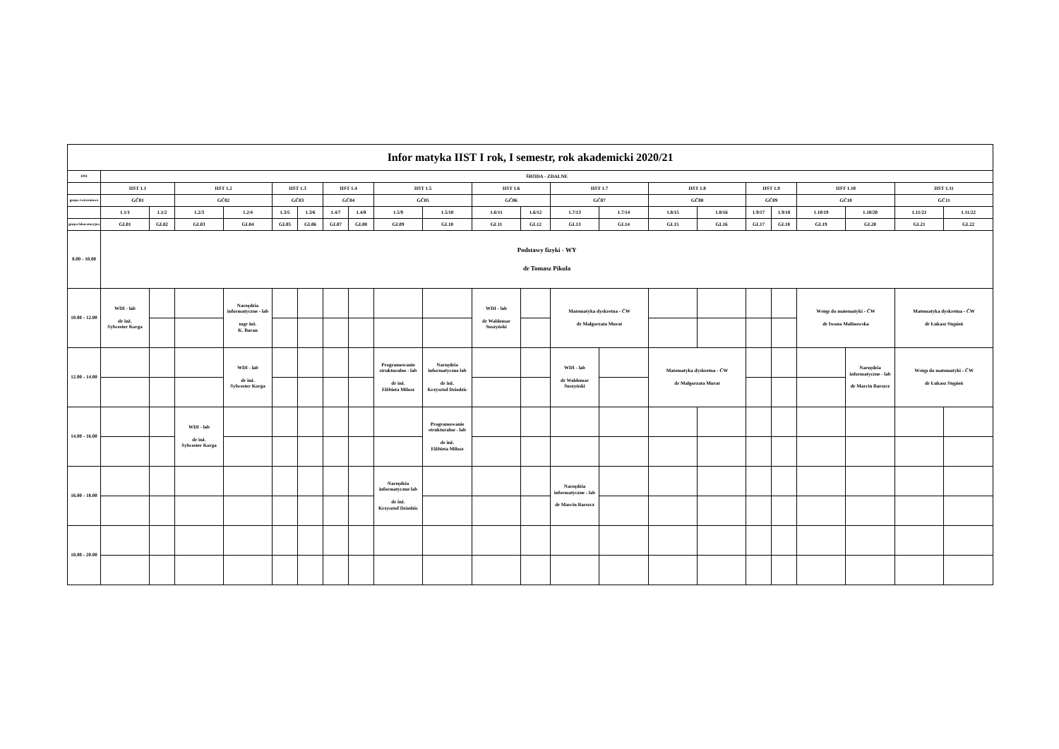| Infor matyka IIST I rok, I semestr, rok akademicki 2020/21 | | | | | | | | | | | | | | | | | | | | | | | |
| --- | --- | --- | --- | --- | --- | --- | --- | --- | --- | --- | --- | --- | --- | --- | --- | --- | --- | --- | --- | --- | --- | --- | --- |
| DNI | ŚRODA - ZDALNE | | | | | | | | | | | | | | | | | | | | | | |
| | IIST 1.1 | | IIST 1.2 | | IIST 1.3 | | IIST 1.4 | | IIST 1.5 | | IIST 1.6 | | IIST 1.7 | | IIST 1.8 | | IIST 1.9 | | IIST 1.10 | | IIST 1.11 | | |
| grupa ćwiczeniowa | GĆ01 | | GĆ02 | | GĆ03 | | GĆ04 | | GĆ05 | | GĆ06 | | GĆ07 | | GĆ08 | | GĆ09 | | GĆ10 | | GĆ11 | | |
| | 1.1/1 | 1.1/2 | 1.2/3 | 1.2/4 | 1.3/5 | 1.3/6 | 1.4/7 | 1.4/8 | 1.5/9 | 1.5/10 | 1.6/11 | 1.6/12 | 1.7/13 | 1.7/14 | 1.8/15 | 1.8/16 | 1.9/17 | 1.9/18 | 1.10/19 | 1.10/20 | 1.11/21 | 1.11/22 | |
| grupa laboratoryjna | GL01 | GL02 | GL03 | GL04 | GL05 | GL06 | GL07 | GL08 | GL09 | GL10 | GL11 | GL12 | GL13 | GL14 | GL15 | GL16 | GL17 | GL18 | GL19 | GL20 | GL21 | GL22 | |
| 8.00 - 10.00 | Podstawy fizyki - WY dr Tomasz Pikula | | | | | | | | | | | | | | | | | | | | | | |
| 10.00 - 12.00 | WDI - lab dr inż. Sylwester Korga | | | Narzędzia informatyczne - lab mgr inż. K. Baran | | | | | | | WDI - lab dr Waldemar Suszyński | | Matematyka dyskretna - ĆW dr Małgorzata Murat | | | | | | Wstęp do matematyki - ĆW dr Iwona Malinowska | | Matematyka dyskretna - ĆW dr Łukasz Stępień | | |
| 12.00 - 14.00 | | | | WDI - lab dr inż. Sylwester Korga | | | | | Programowanie strukturalne - lab dr inż. Elżbieta Miłosz | Narzędzia informatyczne lab dr inż. Krzysztof Dziedzic | | | WDI - lab dr Waldemar Suszyński | | Matematyka dyskretna - ĆW dr Małgorzata Murat | | | | | Narzędzia informatyczne - lab dr Marcin Barszcz | Wstęp do matematyki - ĆW dr Łukasz Stępień | | |
| 14.00 - 16.00 | | | WDI - lab dr inż. Sylwester Korga | | | | | | | Programowanie strukturalne - lab dr inż. Elżbieta Miłosz | | | | | | | | | | | | | |
| 16.00 - 18.00 | | | | | | | | | Narzędzia informatyczne lab dr inż. Krzysztof Dziedzic | | | | Narzędzia informatyczne - lab dr Marcin Barszcz | | | | | | | | | | |
| 18.00 - 20.00 | | | | | | | | | | | | | | | | | | | | | | | |